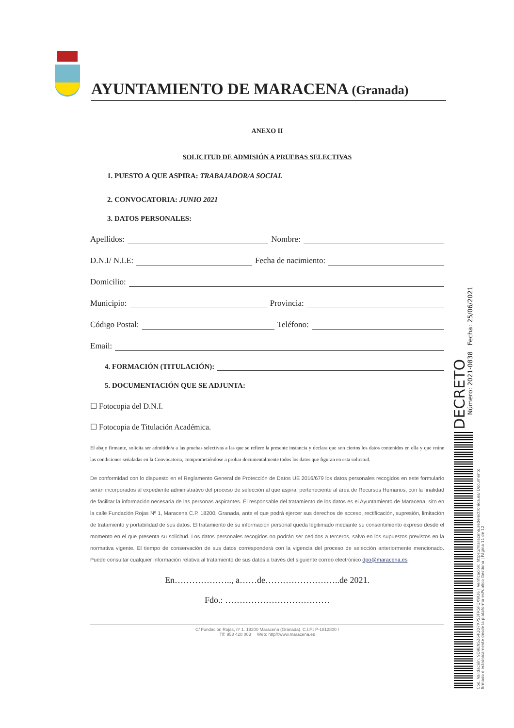AYUNTAMIENTO DE MARACENA (Granada)
ANEXO II
SOLICITUD DE ADMISIÓN A PRUEBAS SELECTIVAS
1. PUESTO A QUE ASPIRA: TRABAJADOR/A SOCIAL
2. CONVOCATORIA: JUNIO 2021
3. DATOS PERSONALES:
Apellidos: Nombre:
D.N.I/ N.I.E: Fecha de nacimiento:
Domicilio:
Municipio: Provincia:
Código Postal: Teléfono:
Email:
4. FORMACIÓN (TITULACIÓN):
5. DOCUMENTACIÓN QUE SE ADJUNTA:
☐ Fotocopia del D.N.I.
☐ Fotocopia de Titulación Académica.
El abajo firmante, solicita ser admitido/a a las pruebas selectivas a las que se refiere la presente instancia y declara que son ciertos los datos contenidos en ella y que reúne las condiciones señaladas en la Convocatoria, comprometiéndose a probar documentalmente todos los datos que figuran en esta solicitud.
De conformidad con lo dispuesto en el Reglamento General de Protección de Datos UE 2016/679 los datos personales recogidos en este formulario serán incorporados al expediente administrativo del proceso de selección al que aspira, perteneciente al área de Recursos Humanos, con la finalidad de facilitar la información necesaria de las personas aspirantes. El responsable del tratamiento de los datos es el Ayuntamiento de Maracena, sito en la calle Fundación Rojas Nº 1, Maracena C.P. 18200, Granada, ante el que podrá ejercer sus derechos de acceso, rectificación, supresión, limitación de tratamiento y portabilidad de sus datos. El tratamiento de su información personal queda legitimado mediante su consentimiento expreso desde el momento en el que presenta su solicitud. Los datos personales recogidos no podrán ser cedidos a terceros, salvo en los supuestos previstos en la normativa vigente. El tiempo de conservación de sus datos corresponderá con la vigencia del proceso de selección anteriormente mencionado. Puede consultar cualquier información relativa al tratamiento de sus datos a través del siguiente correo electrónico dpo@maracena.es
En……………….., a……de……………………..de 2021.
Fdo.: ………………………………
C/ Fundación Rojas, nº 1. 18200 Maracena (Granada). C.I.F.: P-1812800 I
Tlf: 958 420 003 Web: http//:www.maracena.es
DECRETO
Número: 2021-0838 Fecha: 25/06/2021
Cód. Validación: 9D9ENS264QD7XPS3FR5FQXW36 | Verificación: https://maracena.sedelectronica.es/ Documento firmado electrónicamente desde la plataforma esPublico Gestiona | Página 11 de 12